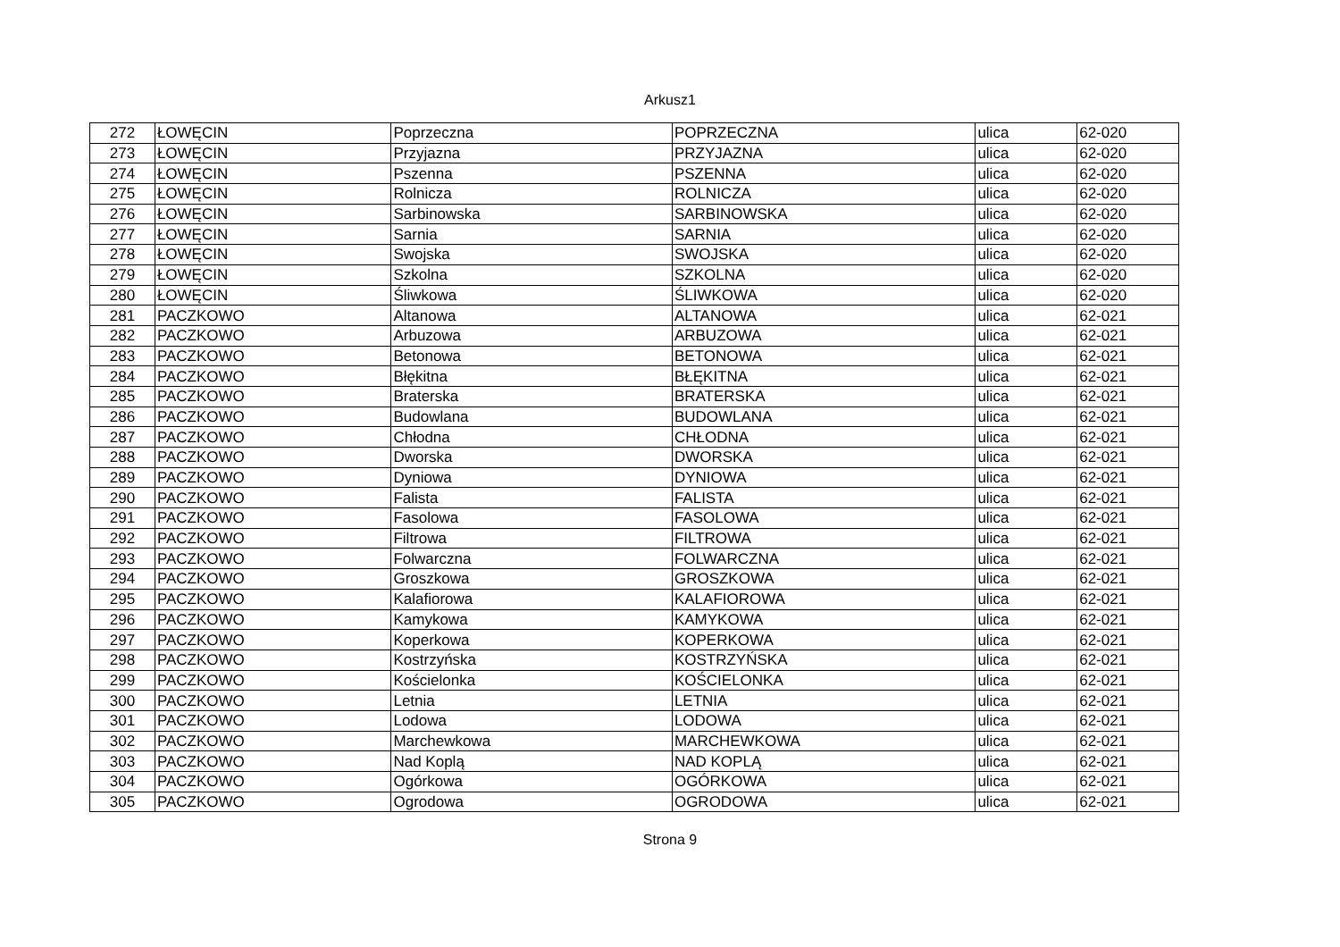Arkusz1
| 272 | ŁOWĘCIN | Poprzeczna | POPRZECZNA | ulica | 62-020 |
| 273 | ŁOWĘCIN | Przyjazna | PRZYJAZNA | ulica | 62-020 |
| 274 | ŁOWĘCIN | Pszenna | PSZENNA | ulica | 62-020 |
| 275 | ŁOWĘCIN | Rolnicza | ROLNICZA | ulica | 62-020 |
| 276 | ŁOWĘCIN | Sarbinowska | SARBINOWSKA | ulica | 62-020 |
| 277 | ŁOWĘCIN | Sarnia | SARNIA | ulica | 62-020 |
| 278 | ŁOWĘCIN | Swojska | SWOJSKA | ulica | 62-020 |
| 279 | ŁOWĘCIN | Szkolna | SZKOLNA | ulica | 62-020 |
| 280 | ŁOWĘCIN | Śliwkowa | ŚLIWKOWA | ulica | 62-020 |
| 281 | PACZKOWO | Altanowa | ALTANOWA | ulica | 62-021 |
| 282 | PACZKOWO | Arbuzowa | ARBUZOWA | ulica | 62-021 |
| 283 | PACZKOWO | Betonowa | BETONOWA | ulica | 62-021 |
| 284 | PACZKOWO | Błękitna | BŁĘKITNA | ulica | 62-021 |
| 285 | PACZKOWO | Braterska | BRATERSKA | ulica | 62-021 |
| 286 | PACZKOWO | Budowlana | BUDOWLANA | ulica | 62-021 |
| 287 | PACZKOWO | Chłodna | CHŁODNA | ulica | 62-021 |
| 288 | PACZKOWO | Dworska | DWORSKA | ulica | 62-021 |
| 289 | PACZKOWO | Dyniowa | DYNIOWA | ulica | 62-021 |
| 290 | PACZKOWO | Falista | FALISTA | ulica | 62-021 |
| 291 | PACZKOWO | Fasolowa | FASOLOWA | ulica | 62-021 |
| 292 | PACZKOWO | Filtrowa | FILTROWA | ulica | 62-021 |
| 293 | PACZKOWO | Folwarczna | FOLWARCZNA | ulica | 62-021 |
| 294 | PACZKOWO | Groszkowa | GROSZKOWA | ulica | 62-021 |
| 295 | PACZKOWO | Kalafiorowa | KALAFIOROWA | ulica | 62-021 |
| 296 | PACZKOWO | Kamykowa | KAMYKOWA | ulica | 62-021 |
| 297 | PACZKOWO | Koperkowa | KOPERKOWA | ulica | 62-021 |
| 298 | PACZKOWO | Kostrzyńska | KOSTRZYŃSKA | ulica | 62-021 |
| 299 | PACZKOWO | Kościelonka | KOŚCIELONKA | ulica | 62-021 |
| 300 | PACZKOWO | Letnia | LETNIA | ulica | 62-021 |
| 301 | PACZKOWO | Lodowa | LODOWA | ulica | 62-021 |
| 302 | PACZKOWO | Marchewkowa | MARCHEWKOWA | ulica | 62-021 |
| 303 | PACZKOWO | Nad Koplą | NAD KOPLĄ | ulica | 62-021 |
| 304 | PACZKOWO | Ogórkowa | OGÓRKOWA | ulica | 62-021 |
| 305 | PACZKOWO | Ogrodowa | OGRODOWA | ulica | 62-021 |
Strona 9